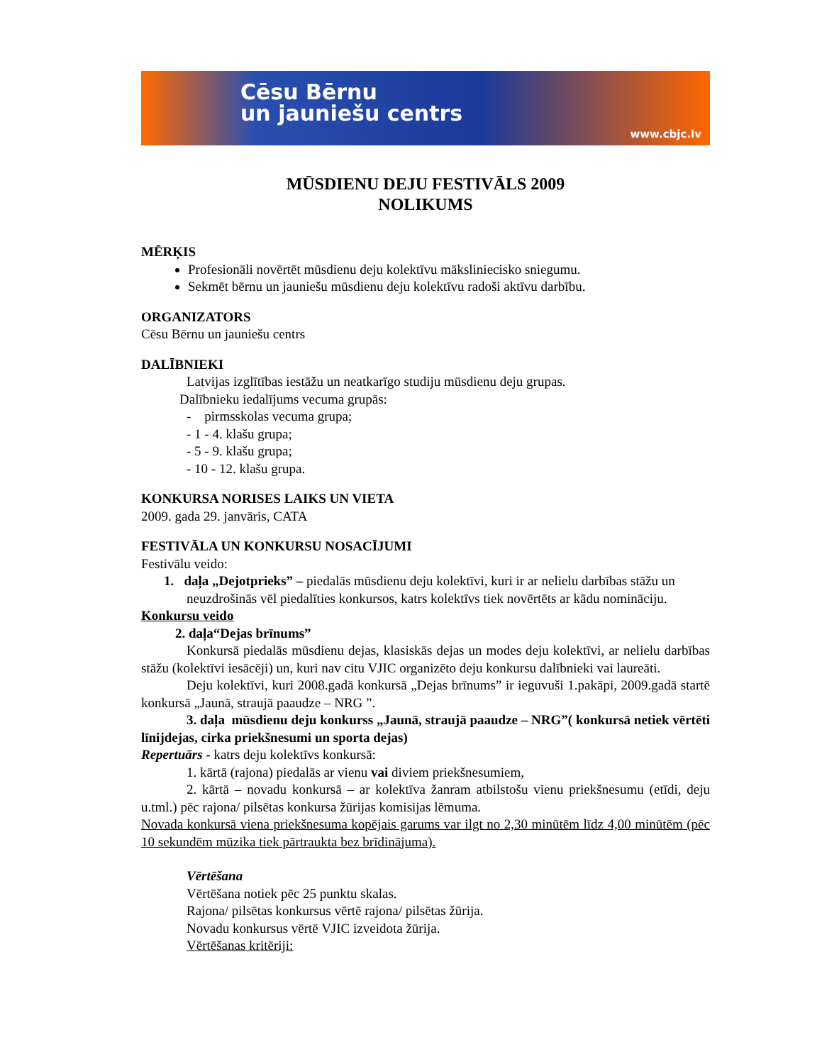Cēsu Bērnu
un jauniešu centrs
www.cbjc.lv
MŪSDIENU DEJU FESTIVĀLS 2009
NOLIKUMS
MĒRĶIS
Profesionāli novērtēt mūsdienu deju kolektīvu māksliniecisko sniegumu.
Sekmēt bērnu un jauniešu mūsdienu deju kolektīvu radoši aktīvu darbību.
ORGANIZATORS
Cēsu Bērnu un jauniešu centrs
DALĪBNIEKI
Latvijas izglītības iestāžu un neatkarīgo studiju mūsdienu deju grupas.
Dalībnieku iedalījums vecuma grupās:
- pirmsskolas vecuma grupa;
- 1 - 4. klašu grupa;
- 5 - 9. klašu grupa;
- 10 - 12. klašu grupa.
KONKURSA NORISES LAIKS UN VIETA
2009. gada 29. janvāris, CATA
FESTIVĀLA UN KONKURSU NOSACĪJUMI
Festivālu veido:
1. daļa „Dejotprieks” – piedalās mūsdienu deju kolektīvi, kuri ir ar nelielu darbības stāžu un neuzdrošinās vēl piedalīties konkursos, katrs kolektīvs tiek novērtēts ar kādu nomināciju.
Konkursu veido
2. daļa“Dejas brīnums”
Konkursā piedalās mūsdienu dejas, klasiskās dejas un modes deju kolektīvi, ar nelielu darbības stāžu (kolektīvi iesācēji) un, kuri nav citu VJIC organizēto deju konkursu dalībnieki vai laureāti.
Deju kolektīvi, kuri 2008.gadā konkursā „Dejas brīnums” ir ieguvuši 1.pakāpi, 2009.gadā startē konkursā „Jaunā, straujā paaudze – NRG ”.
3. daļa mūsdienu deju konkurss „Jaunā, straujā paaudze – NRG”( konkursā netiek vērtēti līnijdejas, cirka priekšnesumi un sporta dejas)
Repertuārs - katrs deju kolektīvs konkursā:
1. kārtā (rajona) piedalās ar vienu vai diviem priekšnesumiem,
2. kārtā – novadu konkursā – ar kolektīva žanram atbilstošu vienu priekšnesumu (etīdi, deju u.tml.) pēc rajona/ pilsētas konkursa žūrijas komisijas lēmuma.
Novada konkursā viena priekšnesuma kopējais garums var ilgt no 2,30 minūtēm līdz 4,00 minūtēm (pēc 10 sekundēm mūzika tiek pārtraukta bez brīdinājuma).
Vērtēšana
Vērtēšana notiek pēc 25 punktu skalas.
Rajona/ pilsētas konkursus vērtē rajona/ pilsētas žūrija.
Novadu konkursus vērtē VJIC izveidota žūrija.
Vērtēšanas kritēriji: